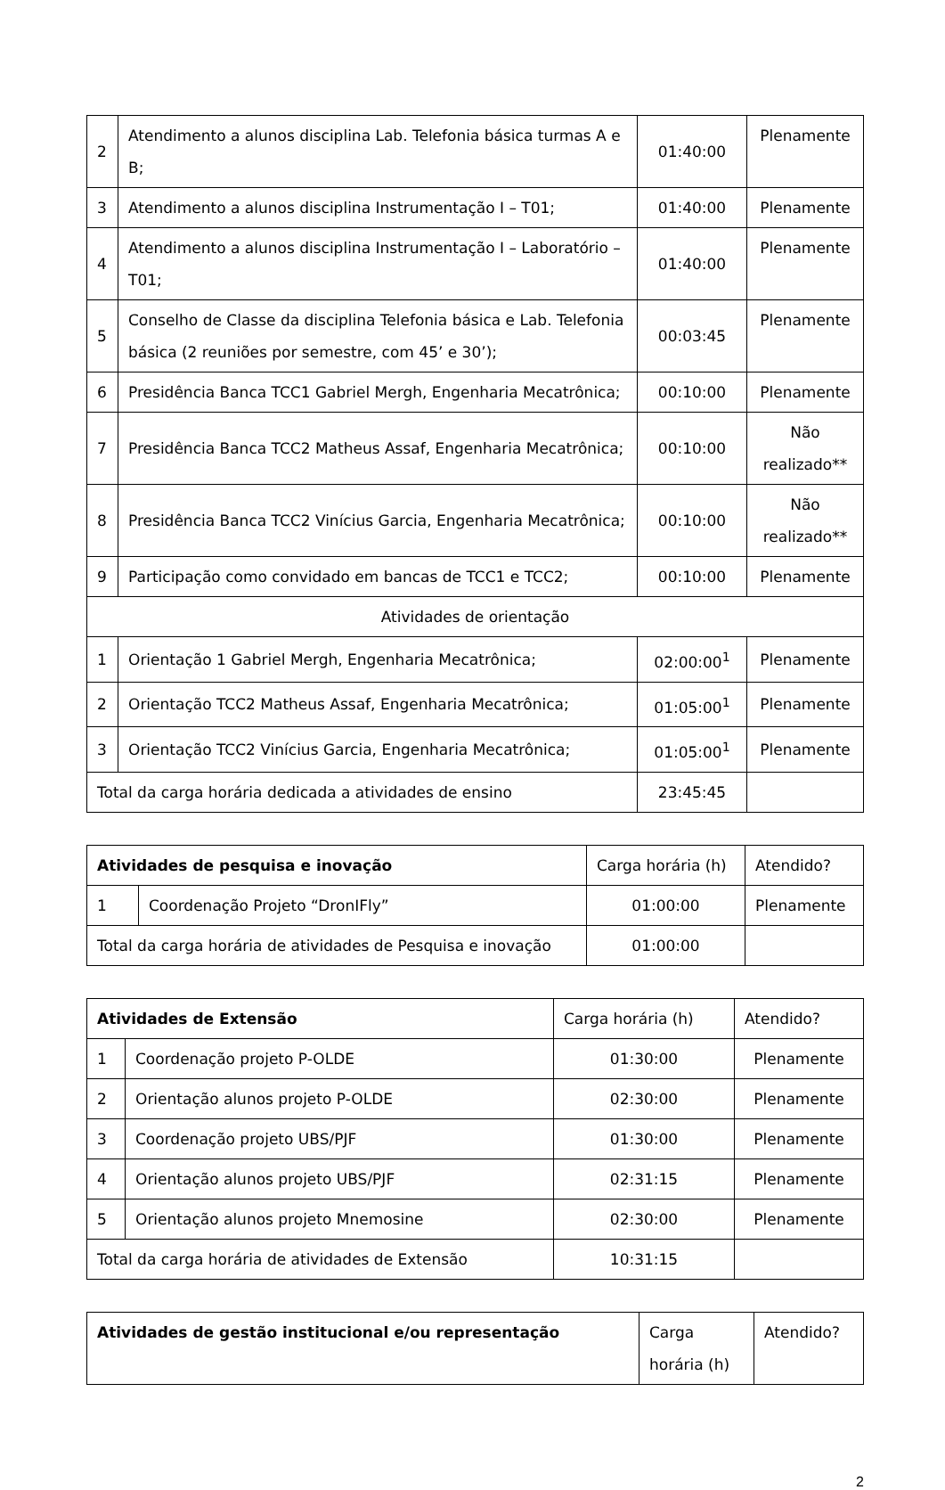| 2 | Atendimento a alunos disciplina Lab. Telefonia básica turmas A e B; | 01:40:00 | Plenamente |
| 3 | Atendimento a alunos disciplina Instrumentação I – T01; | 01:40:00 | Plenamente |
| 4 | Atendimento a alunos disciplina Instrumentação I – Laboratório – T01; | 01:40:00 | Plenamente |
| 5 | Conselho de Classe da disciplina Telefonia básica e Lab. Telefonia básica (2 reuniões por semestre, com 45’ e 30’); | 00:03:45 | Plenamente |
| 6 | Presidência Banca TCC1 Gabriel Mergh, Engenharia Mecatrônica; | 00:10:00 | Plenamente |
| 7 | Presidência Banca TCC2 Matheus Assaf, Engenharia Mecatrônica; | 00:10:00 | Não realizado** |
| 8 | Presidência Banca TCC2 Vinícius Garcia, Engenharia Mecatrônica; | 00:10:00 | Não realizado** |
| 9 | Participação como convidado em bancas de TCC1 e TCC2; | 00:10:00 | Plenamente |
| Atividades de orientação | | | |
| 1 | Orientação 1 Gabriel Mergh, Engenharia Mecatrônica; | 02:00:00<sup>1</sup> | Plenamente |
| 2 | Orientação TCC2 Matheus Assaf, Engenharia Mecatrônica; | 01:05:00<sup>1</sup> | Plenamente |
| 3 | Orientação TCC2 Vinícius Garcia, Engenharia Mecatrônica; | 01:05:00<sup>1</sup> | Plenamente |
| Total da carga horária dedicada a atividades de ensino | | 23:45:45 | |
| Atividades de pesquisa e inovação | | Carga horária (h) | Atendido? |
| 1 | Coordenação Projeto “DronIFly” | 01:00:00 | Plenamente |
| Total da carga horária de atividades de Pesquisa e inovação | | 01:00:00 | |
| Atividades de Extensão | | Carga horária (h) | Atendido? |
| 1 | Coordenação projeto P-OLDE | 01:30:00 | Plenamente |
| 2 | Orientação alunos projeto P-OLDE | 02:30:00 | Plenamente |
| 3 | Coordenação projeto UBS/PJF | 01:30:00 | Plenamente |
| 4 | Orientação alunos projeto UBS/PJF | 02:31:15 | Plenamente |
| 5 | Orientação alunos projeto Mnemosine | 02:30:00 | Plenamente |
| Total da carga horária de atividades de Extensão | | 10:31:15 | |
| Atividades de gestão institucional e/ou representação | Carga horária (h) | Atendido? |
2